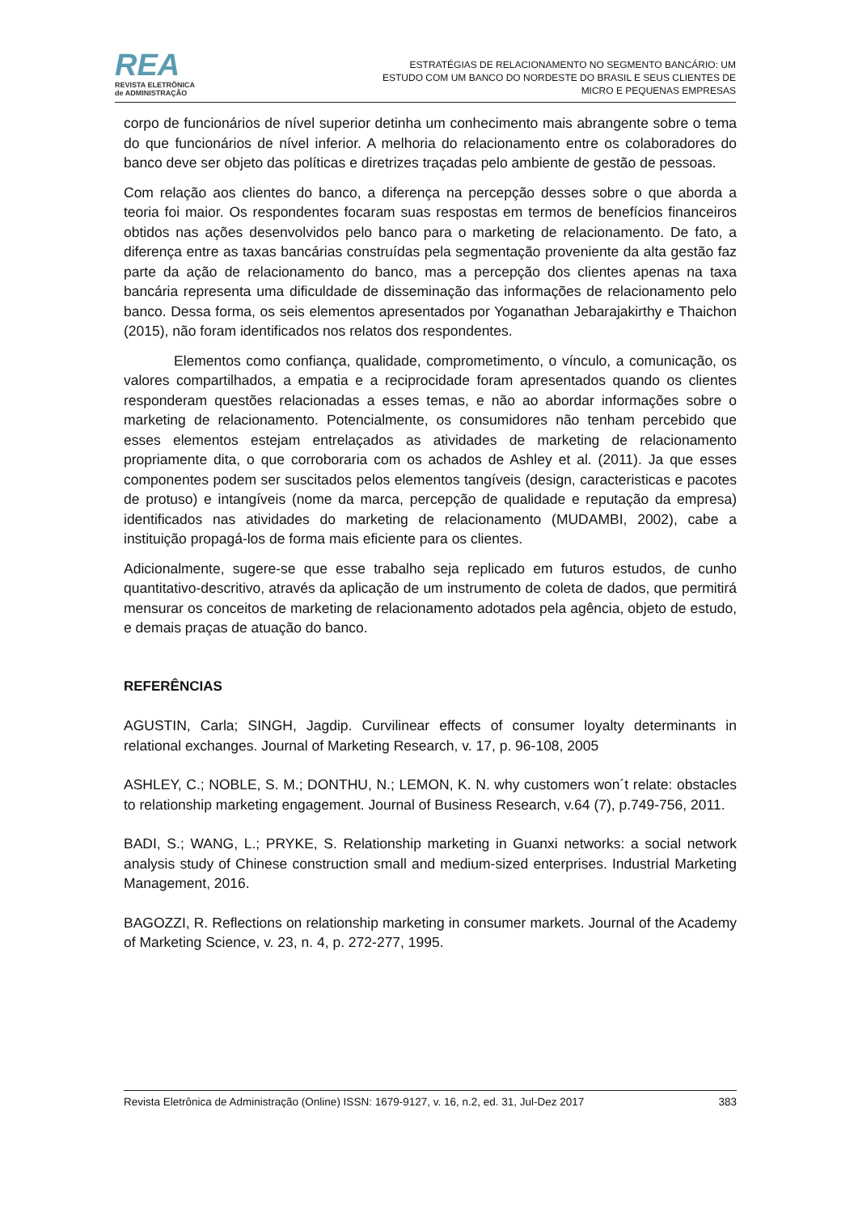REA
REVISTA ELETRÔNICA
de ADMINISTRAÇÃO
ESTRATÉGIAS DE RELACIONAMENTO NO SEGMENTO BANCÁRIO: UM
ESTUDO COM UM BANCO DO NORDESTE DO BRASIL E SEUS CLIENTES DE
MICRO E PEQUENAS EMPRESAS
corpo de funcionários de nível superior detinha um conhecimento mais abrangente sobre o tema do que funcionários de nível inferior. A melhoria do relacionamento entre os colaboradores do banco deve ser objeto das políticas e diretrizes traçadas pelo ambiente de gestão de pessoas.
Com relação aos clientes do banco, a diferença na percepção desses sobre o que aborda a teoria foi maior. Os respondentes focaram suas respostas em termos de benefícios financeiros obtidos nas ações desenvolvidos pelo banco para o marketing de relacionamento. De fato, a diferença entre as taxas bancárias construídas pela segmentação proveniente da alta gestão faz parte da ação de relacionamento do banco, mas a percepção dos clientes apenas na taxa bancária representa uma dificuldade de disseminação das informações de relacionamento pelo banco. Dessa forma, os seis elementos apresentados por Yoganathan Jebarajakirthy e Thaichon (2015), não foram identificados nos relatos dos respondentes.
Elementos como confiança, qualidade, comprometimento, o vínculo, a comunicação, os valores compartilhados, a empatia e a reciprocidade foram apresentados quando os clientes responderam questões relacionadas a esses temas, e não ao abordar informações sobre o marketing de relacionamento. Potencialmente, os consumidores não tenham percebido que esses elementos estejam entrelaçados as atividades de marketing de relacionamento propriamente dita, o que corroboraria com os achados de Ashley et al. (2011). Ja que esses componentes podem ser suscitados pelos elementos tangíveis (design, caracteristicas e pacotes de protuso) e intangíveis (nome da marca, percepção de qualidade e reputação da empresa) identificados nas atividades do marketing de relacionamento (MUDAMBI, 2002), cabe a instituição propagá-los de forma mais eficiente para os clientes.
Adicionalmente, sugere-se que esse trabalho seja replicado em futuros estudos, de cunho quantitativo-descritivo, através da aplicação de um instrumento de coleta de dados, que permitirá mensurar os conceitos de marketing de relacionamento adotados pela agência, objeto de estudo, e demais praças de atuação do banco.
REFERÊNCIAS
AGUSTIN, Carla; SINGH, Jagdip. Curvilinear effects of consumer loyalty determinants in relational exchanges. Journal of Marketing Research, v. 17, p. 96-108, 2005
ASHLEY, C.; NOBLE, S. M.; DONTHU, N.; LEMON, K. N. why customers won´t relate: obstacles to relationship marketing engagement. Journal of Business Research, v.64 (7), p.749-756, 2011.
BADI, S.; WANG, L.; PRYKE, S. Relationship marketing in Guanxi networks: a social network analysis study of Chinese construction small and medium-sized enterprises. Industrial Marketing Management, 2016.
BAGOZZI, R. Reflections on relationship marketing in consumer markets. Journal of the Academy of Marketing Science, v. 23, n. 4, p. 272-277, 1995.
Revista Eletrônica de Administração (Online) ISSN: 1679-9127, v. 16, n.2, ed. 31, Jul-Dez 2017 383